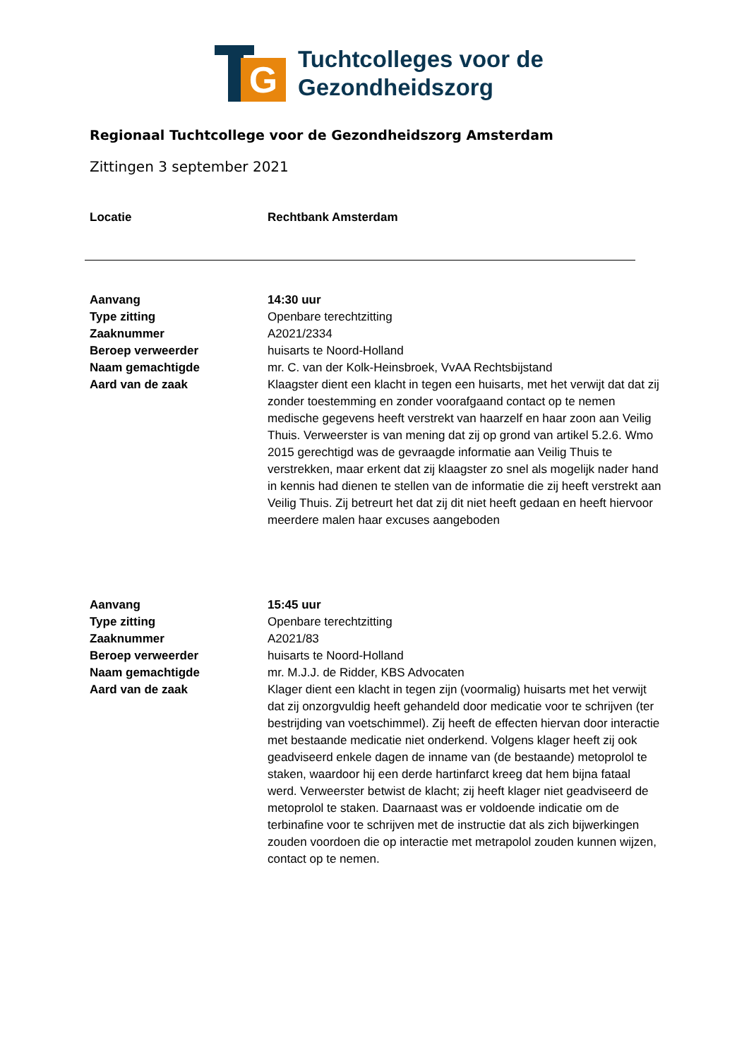G
Tuchtcolleges voor de
Gezondheidszorg
Regionaal Tuchtcollege voor de Gezondheidszorg Amsterdam
Zittingen 3 september 2021
| Locatie | Rechtbank Amsterdam |
| Aanvang | 14:30 uur |
| Type zitting | Openbare terechtzitting |
| Zaaknummer | A2021/2334 |
| Beroep verweerder | huisarts te Noord-Holland |
| Naam gemachtigde | mr. C. van der Kolk-Heinsbroek, VvAA Rechtsbijstand |
| Aard van de zaak | Klaagster dient een klacht in tegen een huisarts, met het verwijt dat dat zij zonder toestemming en zonder voorafgaand contact op te nemen medische gegevens heeft verstrekt van haarzelf en haar zoon aan Veilig Thuis. Verweerster is van mening dat zij op grond van artikel 5.2.6. Wmo 2015 gerechtigd was de gevraagde informatie aan Veilig Thuis te verstrekken, maar erkent dat zij klaagster zo snel als mogelijk nader hand in kennis had dienen te stellen van de informatie die zij heeft verstrekt aan Veilig Thuis. Zij betreurt het dat zij dit niet heeft gedaan en heeft hiervoor meerdere malen haar excuses aangeboden |
| Aanvang | 15:45 uur |
| Type zitting | Openbare terechtzitting |
| Zaaknummer | A2021/83 |
| Beroep verweerder | huisarts te Noord-Holland |
| Naam gemachtigde | mr. M.J.J. de Ridder, KBS Advocaten |
| Aard van de zaak | Klager dient een klacht in tegen zijn (voormalig) huisarts met het verwijt dat zij onzorgvuldig heeft gehandeld door medicatie voor te schrijven (ter bestrijding van voetschimmel). Zij heeft de effecten hiervan door interactie met bestaande medicatie niet onderkend. Volgens klager heeft zij ook geadviseerd enkele dagen de inname van (de bestaande) metoprolol te staken, waardoor hij een derde hartinfarct kreeg dat hem bijna fataal werd. Verweerster betwist de klacht; zij heeft klager niet geadviseerd de metoprolol te staken. Daarnaast was er voldoende indicatie om de terbinafine voor te schrijven met de instructie dat als zich bijwerkingen zouden voordoen die op interactie met metrapolol zouden kunnen wijzen, contact op te nemen. |